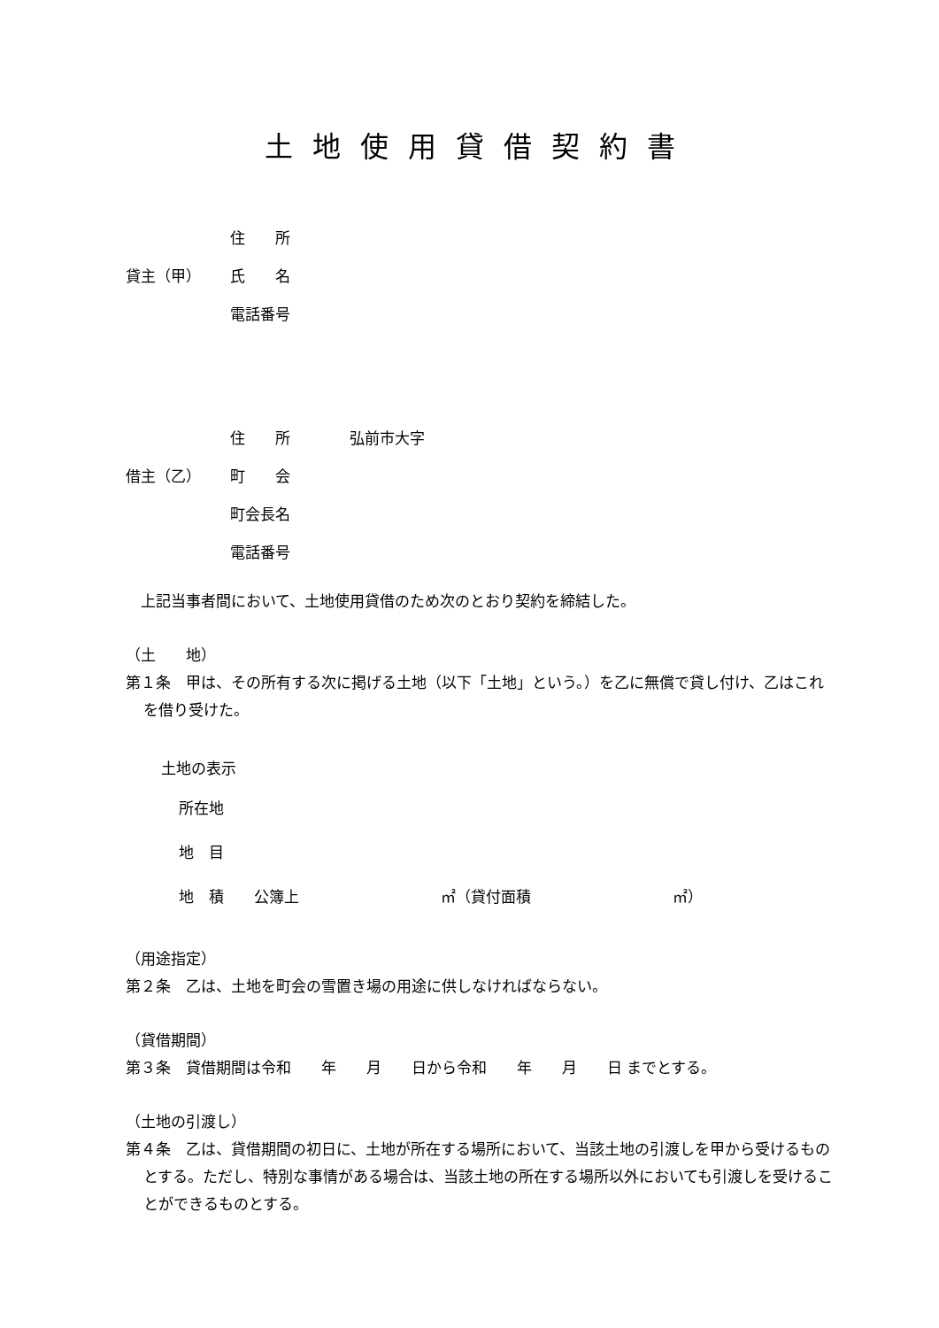土地使用貸借契約書
| | 住 所 | |
| 貸主（甲） | 氏 名 | |
| | 電話番号 | |
| | 住 所 | 弘前市大字 |
| 借主（乙） | 町 会 | |
| | 町会長名 | |
| | 電話番号 | |
　上記当事者間において、土地使用貸借のため次のとおり契約を締結した。
（土　　地）
第１条　甲は、その所有する次に掲げる土地（以下「土地」という。）を乙に無償で貸し付け、乙はこれを借り受けた。
土地の表示
所在地
地　目
地　積　　公簿上 ㎡（貸付面積 ㎡）
（用途指定）
第２条　乙は、土地を町会の雪置き場の用途に供しなければならない。
（貸借期間）
第３条　貸借期間は令和　　年　　月　　日から令和　　年　　月　　日 までとする。
（土地の引渡し）
第４条　乙は、貸借期間の初日に、土地が所在する場所において、当該土地の引渡しを甲から受けるものとする。ただし、特別な事情がある場合は、当該土地の所在する場所以外においても引渡しを受けることができるものとする。